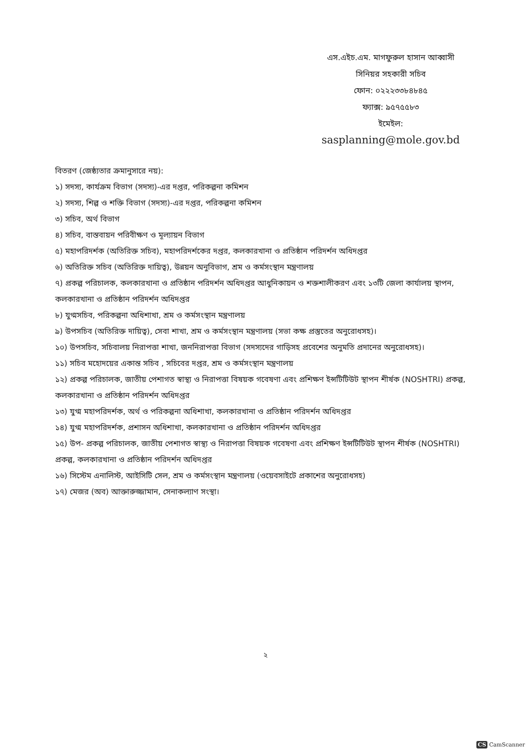এস.এইচ.এম. মাগফুরুল হাসান আব্বাসী
সিনিয়র সহকারী সচিব
ফোন: ০২২২৩৩৮৪৮৪৫
ফ্যাক্স: ৯৫৭৫৫৮৩
ইমেইল:
sasplanning@mole.gov.bd
বিতরণ (জেষ্ঠ্যতার ক্রমানুসারে নয়):
১) সদস্য, কার্যক্রম বিভাগ (সদস্য)-এর দপ্তর, পরিকল্পনা কমিশন
২) সদস্য, শিল্প ও শক্তি বিভাগ (সদস্য)-এর দপ্তর, পরিকল্পনা কমিশন
৩) সচিব, অর্থ বিভাগ
৪) সচিব, বাস্তবায়ন পরিবীক্ষণ ও মূল্যায়ন বিভাগ
৫) মহাপরিদর্শক (অতিরিক্ত সচিব), মহাপরিদর্শকের দপ্তর, কলকারখানা ও প্রতিষ্ঠান পরিদর্শন অধিদপ্তর
৬) অতিরিক্ত সচিব (অতিরিক্ত দায়িত্ব), উন্নয়ন অনুবিভাগ, শ্রম ও কর্মসংস্থান মন্ত্রণালয়
৭) প্রকল্প পরিচালক, কলকারখানা ও প্রতিষ্ঠান পরিদর্শন অধিদপ্তর আধুনিকায়ন ও শক্তশালীকরণ এবং ১৩টি জেলা কার্যালয় স্থাপন, কলকারখানা ও প্রতিষ্ঠান পরিদর্শন অধিদপ্তর
৮) যুগ্মসচিব, পরিকল্পনা অধিশাখা, শ্রম ও কর্মসংস্থান মন্ত্রণালয়
৯) উপসচিব (অতিরিক্ত দায়িত্ব), সেবা শাখা, শ্রম ও কর্মসংস্থান মন্ত্রণালয় (সভা কক্ষ প্রস্তুতের অনুরোধসহ)।
১০) উপসচিব, সচিবালয় নিরাপত্তা শাখা, জননিরাপত্তা বিভাগ (সদস্যদের গাড়িসহ প্রবেশের অনুমতি প্রদানের অনুরোধসহ)।
১১) সচিব মহোদয়ের একান্ত সচিব , সচিবের দপ্তর, শ্রম ও কর্মসংস্থান মন্ত্রণালয়
১২) প্রকল্প পরিচালক, জাতীয় পেশাগত স্বাস্থ্য ও নিরাপত্তা বিষয়ক গবেষণা এবং প্রশিক্ষণ ইন্সটিটিউট স্থাপন শীর্ষক (NOSHTRI) প্রকল্প, কলকারখানা ও প্রতিষ্ঠান পরিদর্শন অধিদপ্তর
১৩) যুগ্ম মহাপরিদর্শক, অর্থ ও পরিকল্পনা অধিশাখা, কলকারখানা ও প্রতিষ্ঠান পরিদর্শন অধিদপ্তর
১৪) যুগ্ম মহাপরিদর্শক, প্রশাসন অধিশাখা, কলকারখানা ও প্রতিষ্ঠান পরিদর্শন অধিদপ্তর
১৫) উপ- প্রকল্প পরিচালক, জাতীয় পেশাগত স্বাস্থ্য ও নিরাপত্তা বিষয়ক গবেষণা এবং প্রশিক্ষণ ইন্সটিটিউট স্থাপন শীর্ষক (NOSHTRI) প্রকল্প, কলকারখানা ও প্রতিষ্ঠান পরিদর্শন অধিদপ্তর
১৬) সিস্টেম এনালিস্ট, আইসিটি সেল, শ্রম ও কর্মসংস্থান মন্ত্রণালয় (ওয়েবসাইটে প্রকাশের অনুরোধসহ)
১৭) মেজর (অব) আক্তারুজ্জামান, সেনাকল্যাণ সংস্থা।
২
CS CamScanner